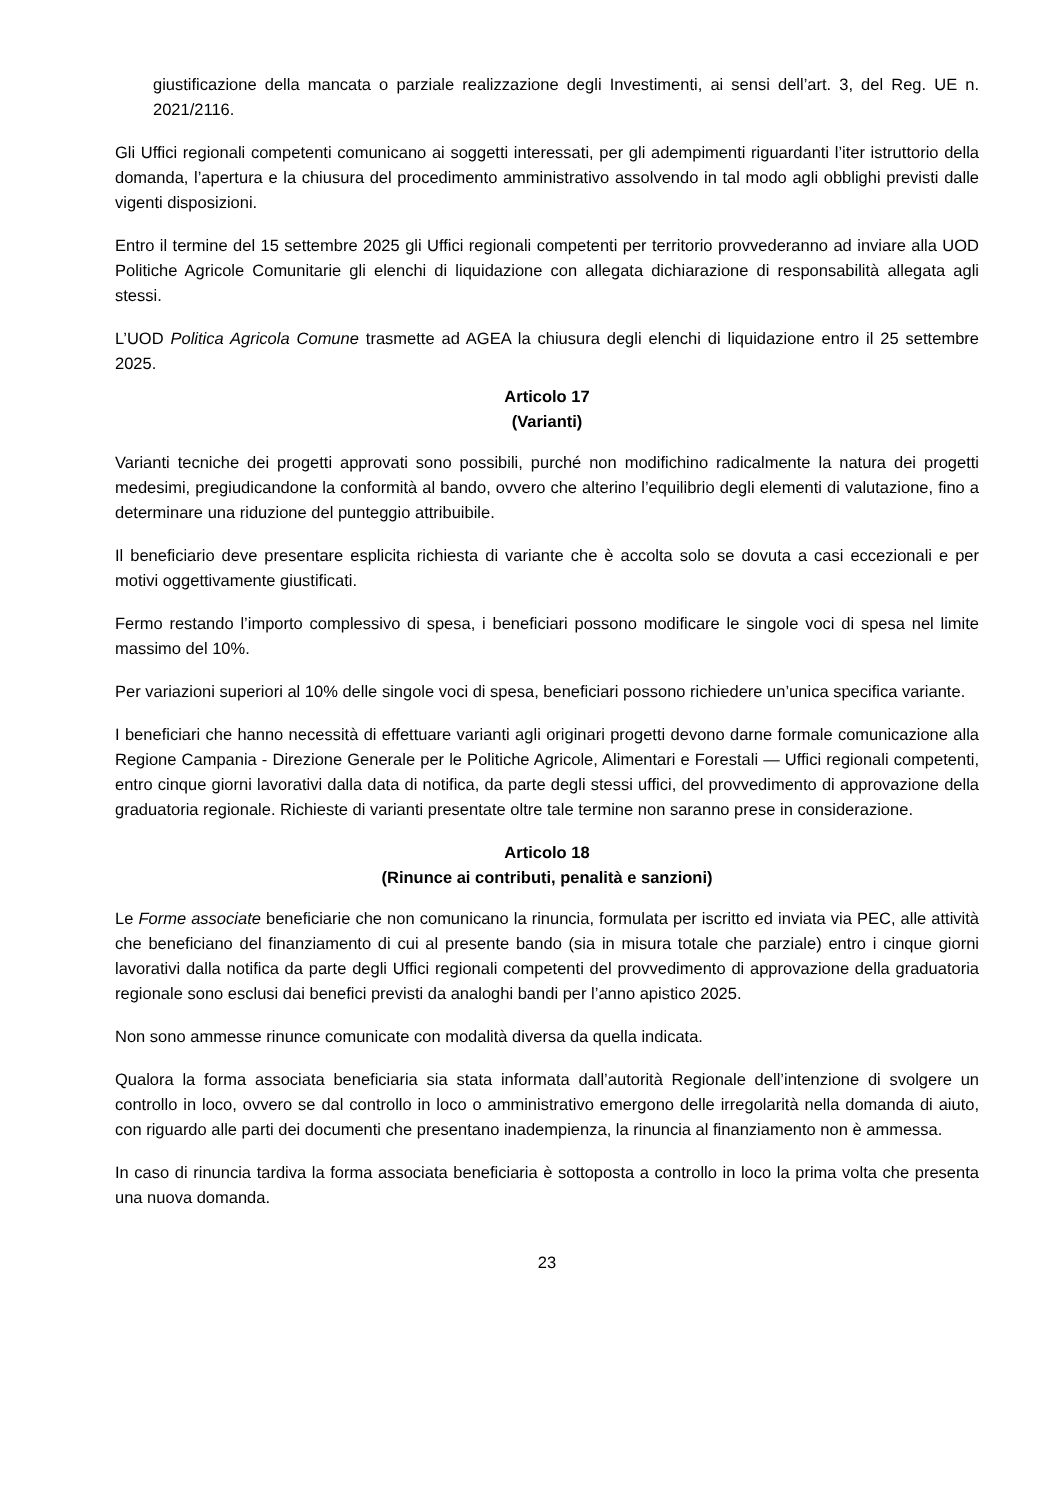giustificazione della mancata o parziale realizzazione degli Investimenti, ai sensi dell’art. 3, del Reg. UE n. 2021/2116.
Gli Uffici regionali competenti comunicano ai soggetti interessati, per gli adempimenti riguardanti l’iter istruttorio della domanda, l’apertura e la chiusura del procedimento amministrativo assolvendo in tal modo agli obblighi previsti dalle vigenti disposizioni.
Entro il termine del 15 settembre 2025 gli Uffici regionali competenti per territorio provvederanno ad inviare alla UOD Politiche Agricole Comunitarie gli elenchi di liquidazione con allegata dichiarazione di responsabilità allegata agli stessi.
L’UOD Politica Agricola Comune trasmette ad AGEA la chiusura degli elenchi di liquidazione entro il 25 settembre 2025.
Articolo 17
(Varianti)
Varianti tecniche dei progetti approvati sono possibili, purché non modifichino radicalmente la natura dei progetti medesimi, pregiudicandone la conformità al bando, ovvero che alterino l’equilibrio degli elementi di valutazione, fino a determinare una riduzione del punteggio attribuibile.
Il beneficiario deve presentare esplicita richiesta di variante che è accolta solo se dovuta a casi eccezionali e per motivi oggettivamente giustificati.
Fermo restando l’importo complessivo di spesa, i beneficiari possono modificare le singole voci di spesa nel limite massimo del 10%.
Per variazioni superiori al 10% delle singole voci di spesa, beneficiari possono richiedere un’unica specifica variante.
I beneficiari che hanno necessità di effettuare varianti agli originari progetti devono darne formale comunicazione alla Regione Campania - Direzione Generale per le Politiche Agricole, Alimentari e Forestali — Uffici regionali competenti, entro cinque giorni lavorativi dalla data di notifica, da parte degli stessi uffici, del provvedimento di approvazione della graduatoria regionale. Richieste di varianti presentate oltre tale termine non saranno prese in considerazione.
Articolo 18
(Rinunce ai contributi, penalità e sanzioni)
Le Forme associate beneficiarie che non comunicano la rinuncia, formulata per iscritto ed inviata via PEC, alle attività che beneficiano del finanziamento di cui al presente bando (sia in misura totale che parziale) entro i cinque giorni lavorativi dalla notifica da parte degli Uffici regionali competenti del provvedimento di approvazione della graduatoria regionale sono esclusi dai benefici previsti da analoghi bandi per l’anno apistico 2025.
Non sono ammesse rinunce comunicate con modalità diversa da quella indicata.
Qualora la forma associata beneficiaria sia stata informata dall’autorità Regionale dell’intenzione di svolgere un controllo in loco, ovvero se dal controllo in loco o amministrativo emergono delle irregolarità nella domanda di aiuto, con riguardo alle parti dei documenti che presentano inadempienza, la rinuncia al finanziamento non è ammessa.
In caso di rinuncia tardiva la forma associata beneficiaria è sottoposta a controllo in loco la prima volta che presenta una nuova domanda.
23